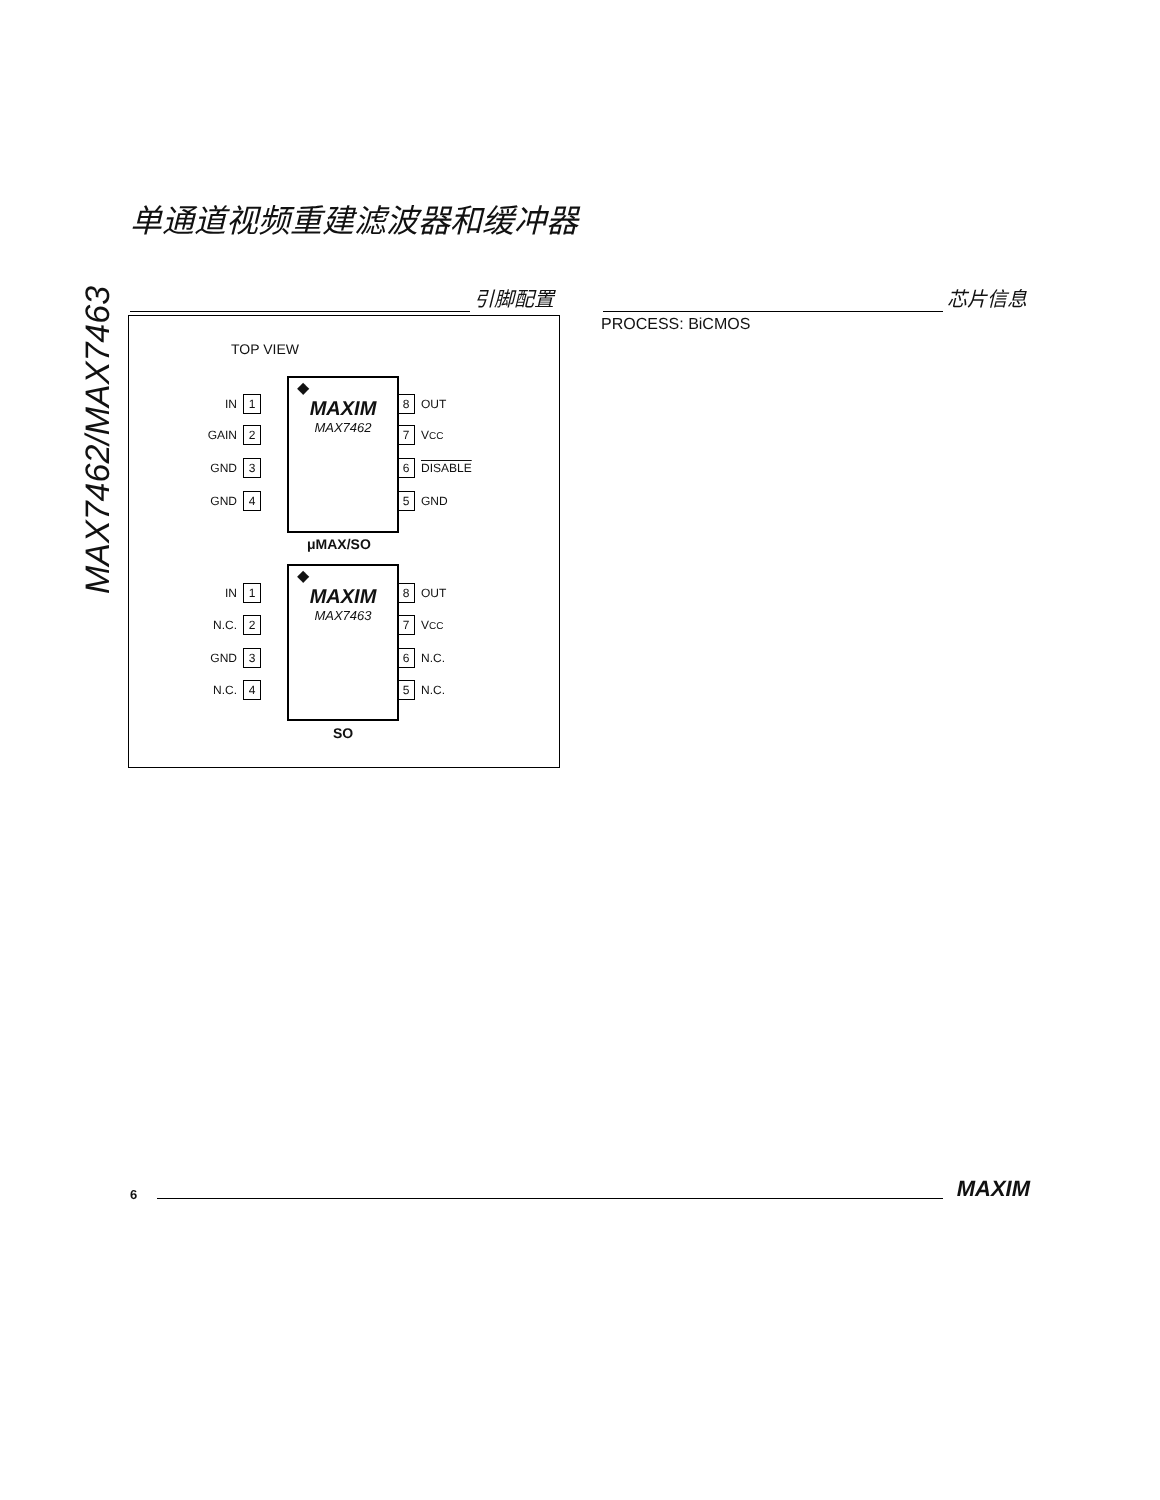单通道视频重建滤波器和缓冲器
MAX7462/MAX7463
引脚配置 芯片信息
PROCESS: BiCMOS
TOP VIEW
◆
MAXIM
MAX7462
IN 1
GAIN 2
GND 3
GND 4
8 OUT
7 V<sub>CC</sub>
6 DISABLE
5 GND
μMAX/SO
◆
MAXIM
MAX7463
IN 1
N.C. 2
GND 3
N.C. 4
8 OUT
7 V<sub>CC</sub>
6 N.C.
5 N.C.
SO
6 MAXIM